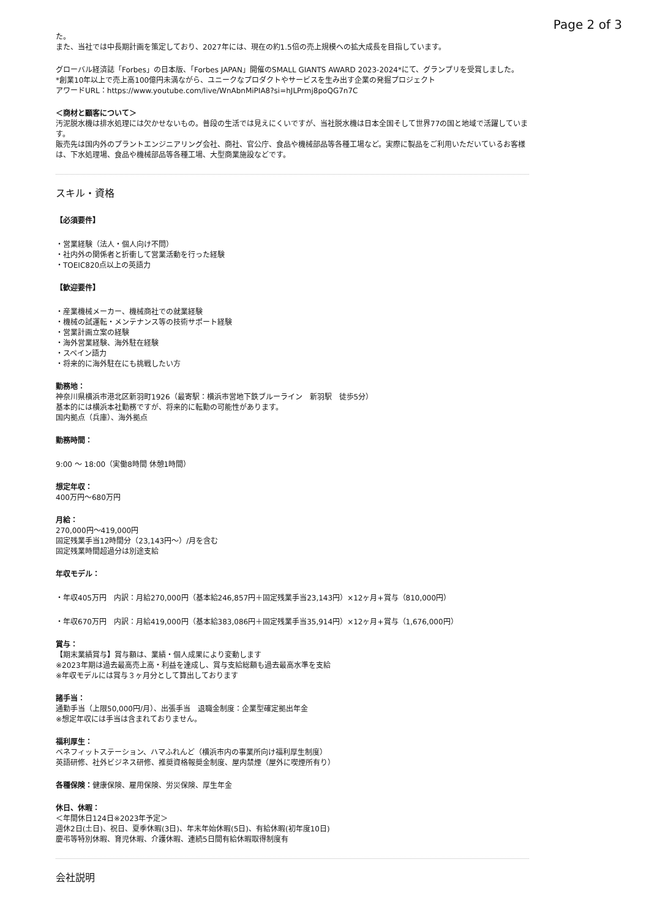Page 2 of 3
た。
また、当社では中長期計画を策定しており、2027年には、現在の約1.5倍の売上規模への拡大成長を目指しています。
グローバル経済誌「Forbes」の日本版、「Forbes JAPAN」開催のSMALL GIANTS AWARD 2023-2024*にて、グランプリを受賞しました。
*創業10年以上で売上高100億円未満ながら、ユニークなプロダクトやサービスを生み出す企業の発掘プロジェクト
アワードURL：https://www.youtube.com/live/WnAbnMiPIA8?si=hJLPrmj8poQG7n7C
＜商材と顧客について＞
汚泥脱水機は排水処理には欠かせないもの。普段の生活では見えにくいですが、当社脱水機は日本全国そして世界77の国と地域で活躍しています。
販売先は国内外のプラントエンジニアリング会社、商社、官公庁、食品や機械部品等各種工場など。実際に製品をご利用いただいているお客様は、下水処理場、食品や機械部品等各種工場、大型商業施設などです。
スキル・資格
【必須要件】
・営業経験（法人・個人向け不問）
・社内外の関係者と折衝して営業活動を行った経験
・TOEIC820点以上の英語力
【歓迎要件】
・産業機械メーカー、機械商社での就業経験
・機械の試運転・メンテナンス等の技術サポート経験
・営業計画立案の経験
・海外営業経験、海外駐在経験
・スペイン語力
・将来的に海外駐在にも挑戦したい方
勤務地：
神奈川県横浜市港北区新羽町1926（最寄駅：横浜市営地下鉄ブルーライン　新羽駅　徒歩5分）
基本的には横浜本社勤務ですが、将来的に転勤の可能性があります。
国内拠点（兵庫）、海外拠点
勤務時間：
9:00 〜 18:00（実働8時間 休憩1時間）
想定年収：
400万円〜680万円
月給：
270,000円〜419,000円
固定残業手当12時間分（23,143円〜）/月を含む
固定残業時間超過分は別途支給
年収モデル：
・年収405万円　内訳：月給270,000円（基本給246,857円＋固定残業手当23,143円）×12ヶ月+賞与（810,000円）
・年収670万円　内訳：月給419,000円（基本給383,086円＋固定残業手当35,914円）×12ヶ月+賞与（1,676,000円）
賞与：
【期末業績賞与】賞与額は、業績・個人成果により変動します
※2023年期は過去最高売上高・利益を達成し、賞与支給総額も過去最高水準を支給
※年収モデルには賞与３ヶ月分として算出しております
諸手当：
通勤手当（上限50,000円/月）、出張手当　退職金制度：企業型確定拠出年金
※想定年収には手当は含まれておりません。
福利厚生：
ベネフィットステーション、ハマふれんど（横浜市内の事業所向け福利厚生制度）
英語研修、社外ビジネス研修、推奨資格報奨金制度、屋内禁煙（屋外に喫煙所有り）
各種保険：健康保険、雇用保険、労災保険、厚生年金
休日、休暇：
＜年間休日124日※2023年予定＞
週休2日(土日)、祝日、夏季休暇(3日)、年末年始休暇(5日)、有給休暇(初年度10日)
慶弔等特別休暇、育児休暇、介護休暇、連続5日間有給休暇取得制度有
会社説明